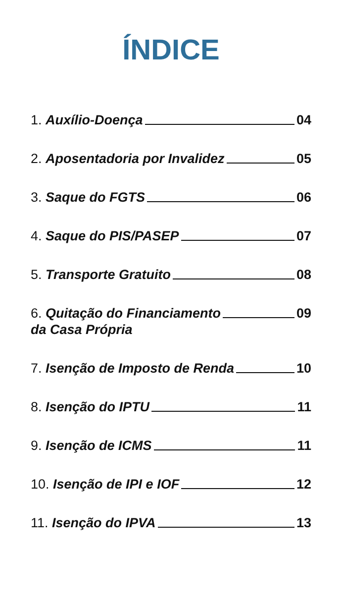ÍNDICE
1. Auxílio-Doença 04
2. Aposentadoria por Invalidez 05
3. Saque do FGTS 06
4. Saque do PIS/PASEP 07
5. Transporte Gratuito 08
6. Quitação do Financiamento 09
da Casa Própria
7. Isenção de Imposto de Renda 10
8. Isenção do IPTU 11
9. Isenção de ICMS 11
10. Isenção de IPI e IOF 12
11. Isenção do IPVA 13